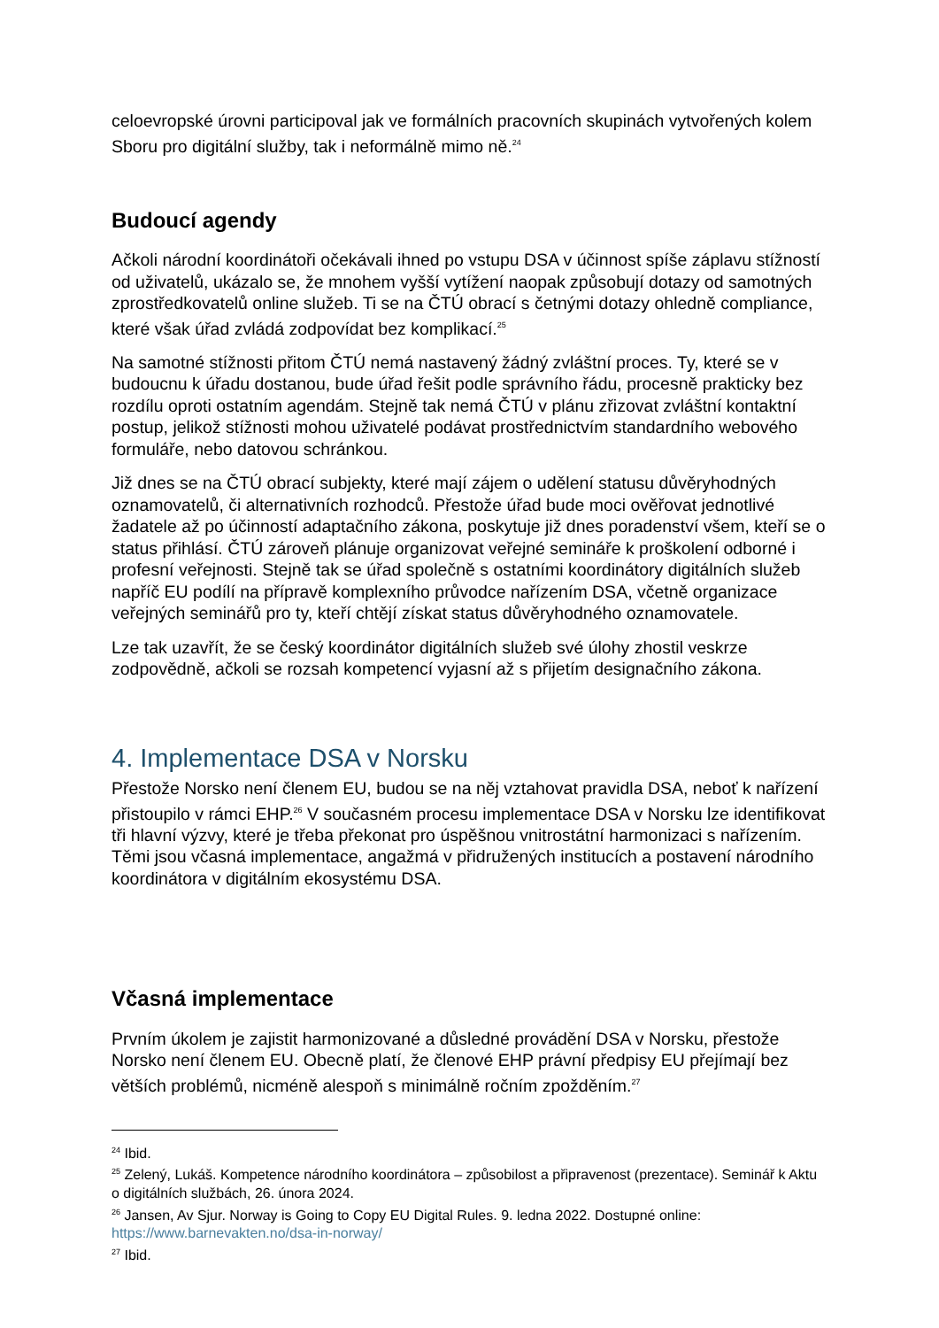celoevropské úrovni participoval jak ve formálních pracovních skupinách vytvořených kolem Sboru pro digitální služby, tak i neformálně mimo ně.<sup>24</sup>
Budoucí agendy
Ačkoli národní koordinátoři očekávali ihned po vstupu DSA v účinnost spíše záplavu stížností od uživatelů, ukázalo se, že mnohem vyšší vytížení naopak způsobují dotazy od samotných zprostředkovatelů online služeb. Ti se na ČTÚ obrací s četnými dotazy ohledně compliance, které však úřad zvládá zodpovídat bez komplikací.<sup>25</sup>
Na samotné stížnosti přitom ČTÚ nemá nastavený žádný zvláštní proces. Ty, které se v budoucnu k úřadu dostanou, bude úřad řešit podle správního řádu, procesně prakticky bez rozdílu oproti ostatním agendám. Stejně tak nemá ČTÚ v plánu zřizovat zvláštní kontaktní postup, jelikož stížnosti mohou uživatelé podávat prostřednictvím standardního webového formuláře, nebo datovou schránkou.
Již dnes se na ČTÚ obrací subjekty, které mají zájem o udělení statusu důvěryhodných oznamovatelů, či alternativních rozhodců. Přestože úřad bude moci ověřovat jednotlivé žadatele až po účinností adaptačního zákona, poskytuje již dnes poradenství všem, kteří se o status přihlásí. ČTÚ zároveň plánuje organizovat veřejné semináře k proškolení odborné i profesní veřejnosti. Stejně tak se úřad společně s ostatními koordinátory digitálních služeb napříč EU podílí na přípravě komplexního průvodce nařízením DSA, včetně organizace veřejných seminářů pro ty, kteří chtějí získat status důvěryhodného oznamovatele.
Lze tak uzavřít, že se český koordinátor digitálních služeb své úlohy zhostil veskrze zodpovědně, ačkoli se rozsah kompetencí vyjasní až s přijetím designačního zákona.
4. Implementace DSA v Norsku
Přestože Norsko není členem EU, budou se na něj vztahovat pravidla DSA, neboť k nařízení přistoupilo v rámci EHP.<sup>26</sup> V současném procesu implementace DSA v Norsku lze identifikovat tři hlavní výzvy, které je třeba překonat pro úspěšnou vnitrostátní harmonizaci s nařízením. Těmi jsou včasná implementace, angažmá v přidružených institucích a postavení národního koordinátora v digitálním ekosystému DSA.
Včasná implementace
Prvním úkolem je zajistit harmonizované a důsledné provádění DSA v Norsku, přestože Norsko není členem EU. Obecně platí, že členové EHP právní předpisy EU přejímají bez větších problémů, nicméně alespoň s minimálně ročním zpožděním.<sup>27</sup>
<sup>24</sup> Ibid.
<sup>25</sup> Zelený, Lukáš. Kompetence národního koordinátora – způsobilost a připravenost (prezentace). Seminář k Aktu o digitálních službách, 26. února 2024.
<sup>26</sup> Jansen, Av Sjur. Norway is Going to Copy EU Digital Rules. 9. ledna 2022. Dostupné online: https://www.barnevakten.no/dsa-in-norway/
<sup>27</sup> Ibid.